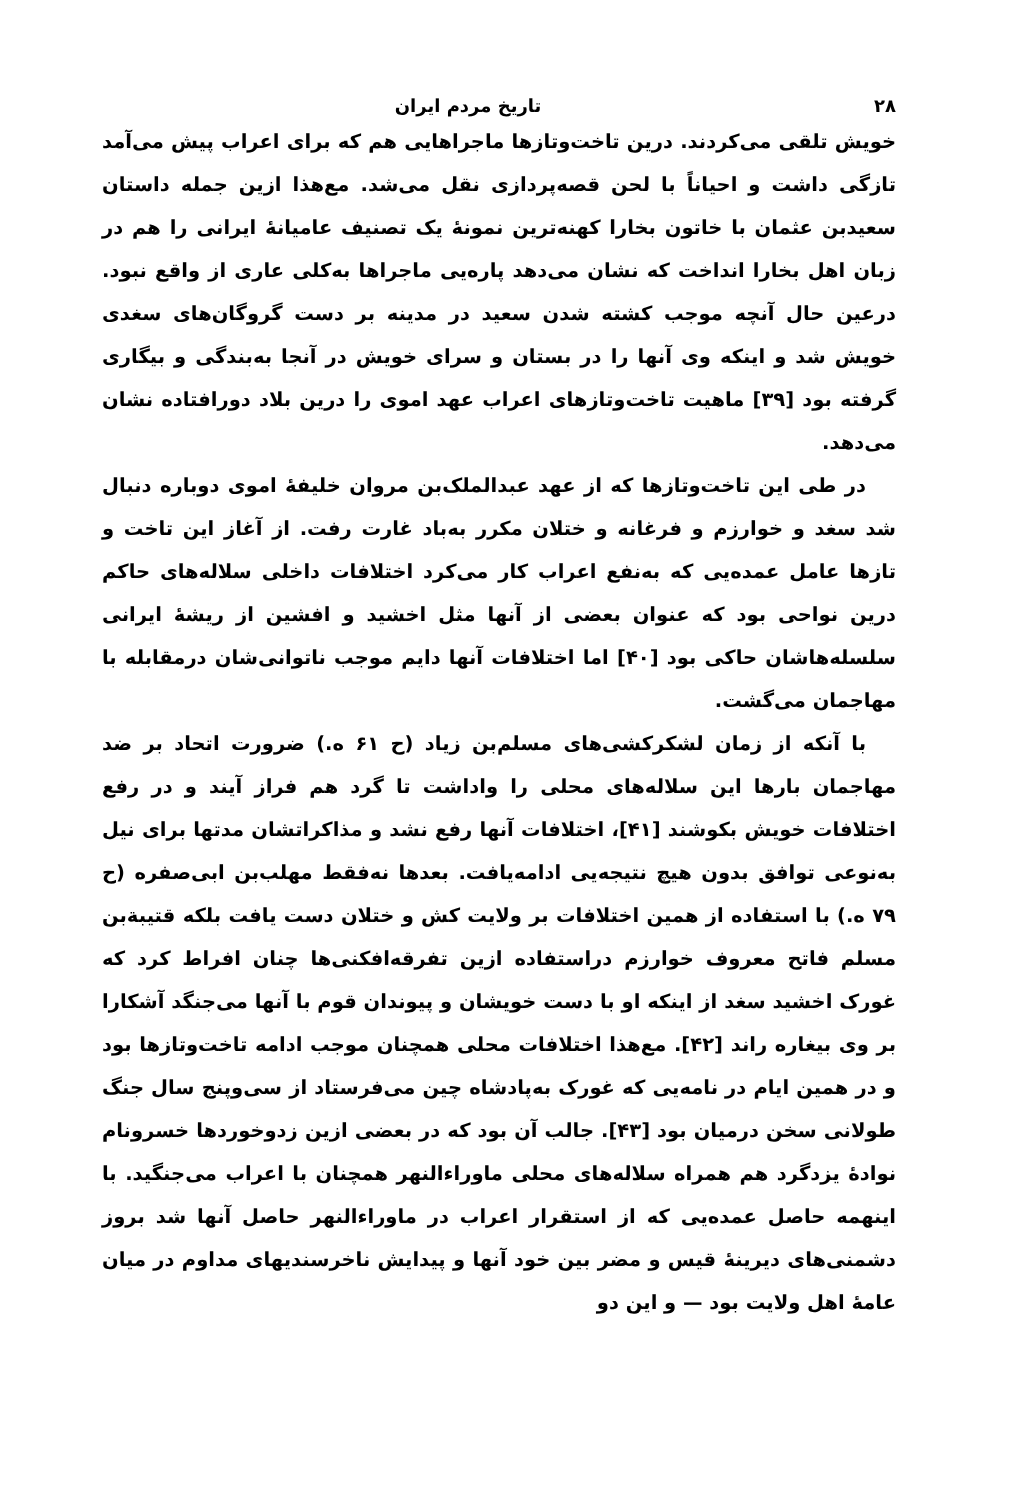۲۸ تاریخ مردم ایران
خویش تلقی می‌کردند. درین تاخت‌وتازها ماجراهایی هم که برای اعراب پیش می‌آمد تازگی داشت و احیاناً با لحن قصه‌پردازی نقل می‌شد. مع‌هذا ازین جمله داستان سعیدبن عثمان با خاتون بخارا کهنه‌ترین نمونهٔ یک تصنیف عامیانهٔ ایرانی را هم در زبان اهل بخارا انداخت که نشان می‌دهد پاره‌یی ماجراها به‌کلی عاری از واقع نبود. درعین حال آنچه موجب کشته شدن سعید در مدینه بر دست گروگان‌های سغدی خویش شد و اینکه وی آنها را در بستان و سرای خویش در آنجا به‌بندگی و بیگاری گرفته بود [۳۹] ماهیت تاخت‌وتازهای اعراب عهد اموی را درین بلاد دورافتاده نشان می‌دهد.
در طی این تاخت‌وتازها که از عهد عبدالملک‌بن مروان خلیفهٔ اموی دوباره دنبال شد سغد و خوارزم و فرغانه و ختلان مکرر به‌باد غارت رفت. از آغاز این تاخت و تازها عامل عمده‌یی که به‌نفع اعراب کار می‌کرد اختلافات داخلی سلاله‌های حاکم درین نواحی بود که عنوان بعضی از آنها مثل اخشید و افشین از ریشهٔ ایرانی سلسله‌هاشان حاکی بود [۴۰] اما اختلافات آنها دایم موجب ناتوانی‌شان درمقابله با مهاجمان می‌گشت.
با آنکه از زمان لشکرکشی‌های مسلم‌بن زیاد (ح ۶۱ ه.) ضرورت اتحاد بر ضد مهاجمان بارها این سلاله‌های محلی را واداشت تا گرد هم فراز آیند و در رفع اختلافات خویش بکوشند [۴۱]، اختلافات آنها رفع نشد و مذاکراتشان مدتها برای نیل به‌نوعی توافق بدون هیچ نتیجه‌یی ادامه‌یافت. بعدها نه‌فقط مهلب‌بن ابی‌صفره (ح ۷۹ ه.) با استفاده از همین اختلافات بر ولایت کش و ختلان دست یافت بلکه قتیبة‌بن مسلم فاتح معروف خوارزم دراستفاده ازین تفرقه‌افکنی‌ها چنان افراط کرد که غورک اخشید سغد از اینکه او با دست خویشان و پیوندان قوم با آنها می‌جنگد آشکارا بر وی بیغاره راند [۴۲]. مع‌هذا اختلافات محلی همچنان موجب ادامه تاخت‌وتازها بود و در همین ایام در نامه‌یی که غورک به‌پادشاه چین می‌فرستاد از سی‌وپنج سال جنگ طولانی سخن درمیان بود [۴۳]. جالب آن بود که در بعضی ازین زدوخوردها خسرونام نوادهٔ یزدگرد هم همراه سلاله‌های محلی ماوراءالنهر همچنان با اعراب می‌جنگید. با اینهمه حاصل عمده‌یی که از استقرار اعراب در ماوراءالنهر حاصل آنها شد بروز دشمنی‌های دیرینهٔ قیس و مضر بین خود آنها و پیدایش ناخرسندیهای مداوم در میان عامهٔ اهل ولایت بود — و این دو